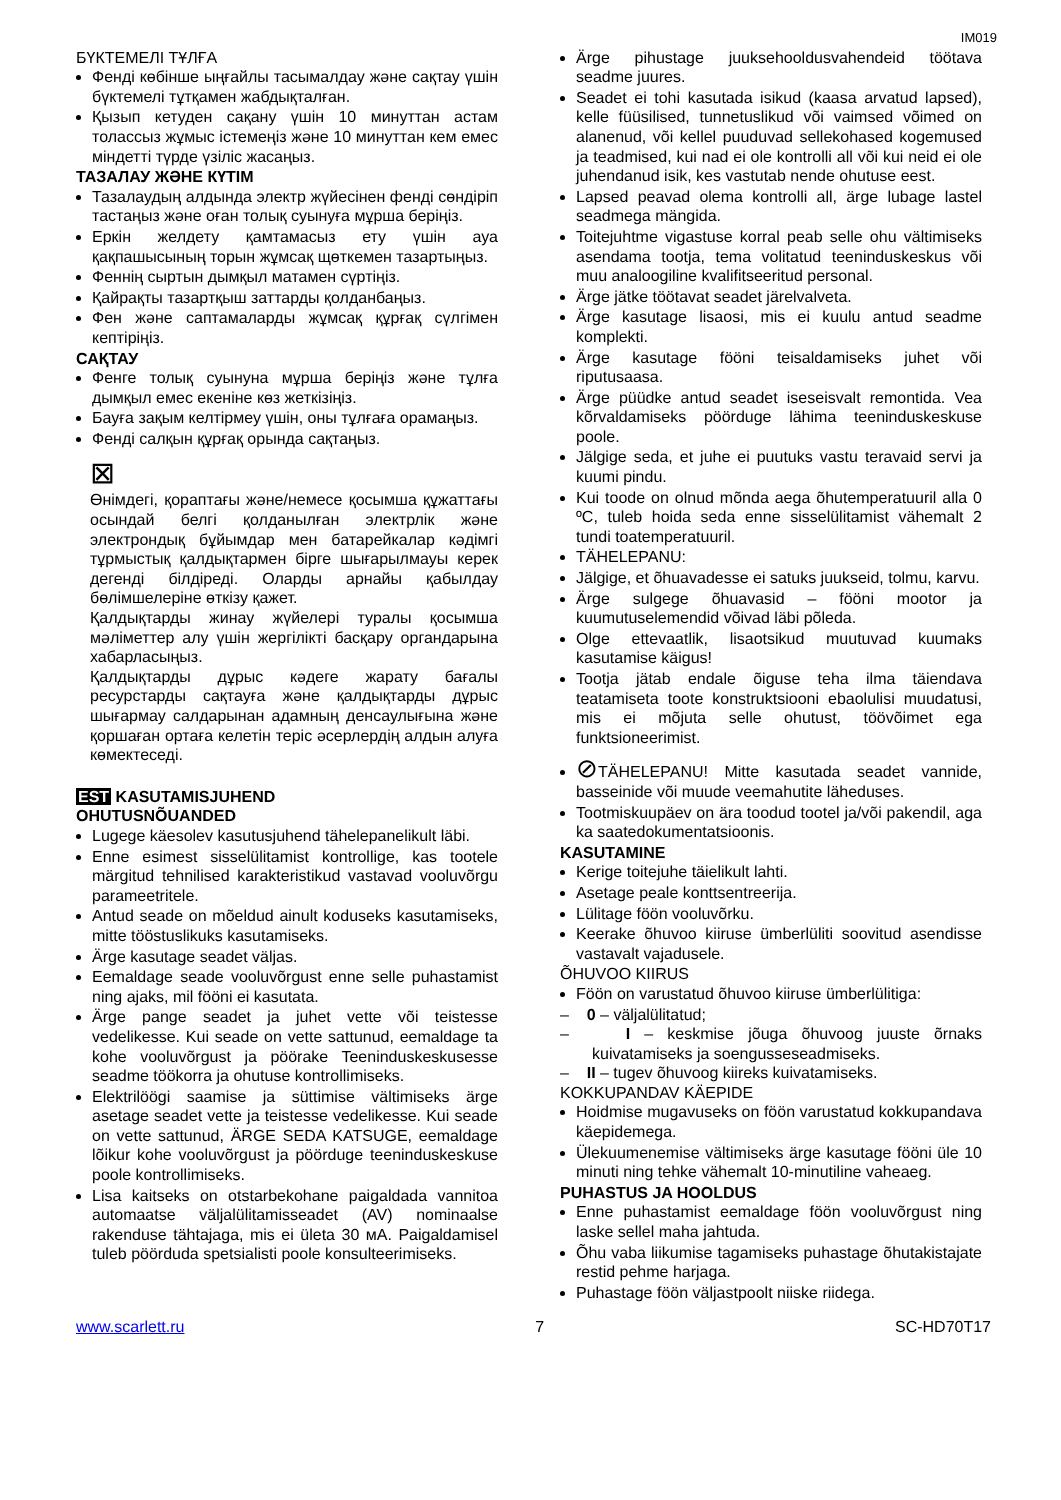IM019
БҮКТЕМЕЛІ ТҰЛҒА
Фенді көбінше ыңғайлы тасымалдау және сақтау үшін бүктемелі тұтқамен жабдықталған.
Қызып кетуден сақану үшін 10 минуттан астам толассыз жұмыс істемеңіз және 10 минуттан кем емес міндетті түрде үзіліс жасаңыз.
ТАЗАЛАУ ЖӘНЕ КҮТІМ
Тазалаудың алдында электр жүйесінен фенді сөндіріп тастаңыз және оған толық суынуға мұрша беріңіз.
Еркін желдету қамтамасыз ету үшін ауа қақпашысының торын жұмсақ щөткемен тазартыңыз.
Феннің сыртын дымқыл матамен сүртіңіз.
Қайрақты тазартқыш заттарды қолданбаңыз.
Фен және саптамаларды жұмсақ құрғақ сүлгімен кептіріңіз.
САҚТАУ
Фенге толық суынуна мұрша беріңіз және тұлға дымқыл емес екеніне көз жеткізіңіз.
Бауға зақым келтірмеу үшін, оны тұлғаға орамаңыз.
Фенді салқын құрғақ орында сақтаңыз.
⊠
Өнімдегі, қораптағы және/немесе қосымша құжаттағы осындай белгі қолданылған электрлік және электрондық бұйымдар мен батарейкалар кәдімгі тұрмыстық қалдықтармен бірге шығарылмауы керек дегенді білдіреді. Оларды арнайы қабылдау бөлімшелеріне өткізу қажет.
Қалдықтарды жинау жүйелері туралы қосымша мәліметтер алу үшін жергілікті басқару органдарына хабарласыңыз.
Қалдықтарды дұрыс кәдеге жарату бағалы ресурстарды сақтауға және қалдықтарды дұрыс шығармау салдарынан адамның денсаулығына және қоршаған ортаға келетін теріс әсерлердің алдын алуға көмектеседі.
EST KASUTAMISJUHEND
OHUTUSNÕUANDED
Lugege käesolev kasutusjuhend tähelepanelikult läbi.
Enne esimest sisselülitamist kontrollige, kas tootele märgitud tehnilised karakteristikud vastavad vooluvõrgu parameetritele.
Antud seade on mõeldud ainult koduseks kasutamiseks, mitte tööstuslikuks kasutamiseks.
Ärge kasutage seadet väljas.
Eemaldage seade vooluvõrgust enne selle puhastamist ning ajaks, mil fööni ei kasutata.
Ärge pange seadet ja juhet vette või teistesse vedelikesse. Kui seade on vette sattunud, eemaldage ta kohe vooluvõrgust ja pöörake Teeninduskeskusesse seadme töökorra ja ohutuse kontrollimiseks.
Elektrilöögi saamise ja süttimise vältimiseks ärge asetage seadet vette ja teistesse vedelikesse. Kui seade on vette sattunud, ÄRGE SEDA KATSUGE, eemaldage lõikur kohe vooluvõrgust ja pöörduge teeninduskeskuse poole kontrollimiseks.
Lisa kaitseks on otstarbekohane paigaldada vannitoa automaatse väljalülitamisseadet (AV) nominaalse rakenduse tähtajaga, mis ei ületa 30 мА. Paigaldamisel tuleb pöörduda spetsialisti poole konsulteerimiseks.
Ärge pihustage juuksehooldusvahendeid töötava seadme juures.
Seadet ei tohi kasutada isikud (kaasa arvatud lapsed), kelle füüsilised, tunnetuslikud või vaimsed võimed on alanenud, või kellel puuduvad sellekohased kogemused ja teadmised, kui nad ei ole kontrolli all või kui neid ei ole juhendanud isik, kes vastutab nende ohutuse eest.
Lapsed peavad olema kontrolli all, ärge lubage lastel seadmega mängida.
Toitejuhtme vigastuse korral peab selle ohu vältimiseks asendama tootja, tema volitatud teeninduskeskus või muu analoogiline kvalifitseeritud personal.
Ärge jätke töötavat seadet järelvalveta.
Ärge kasutage lisaosi, mis ei kuulu antud seadme komplekti.
Ärge kasutage fööni teisaldamiseks juhet või riputusaasa.
Ärge püüdke antud seadet iseseisvalt remontida. Vea kõrvaldamiseks pöörduge lähima teeninduskeskuse poole.
Jälgige seda, et juhe ei puutuks vastu teravaid servi ja kuumi pindu.
Kui toode on olnud mõnda aega õhutemperatuuril alla 0 ºC, tuleb hoida seda enne sisselülitamist vähemalt 2 tundi toatemperatuuril.
TÄHELEPANU:
Jälgige, et õhuavadesse ei satuks juukseid, tolmu, karvu.
Ärge sulgege õhuavasid – fööni mootor ja kuumutuselemendid võivad läbi põleda.
Olge ettevaatlik, lisaotsikud muutuvad kuumaks kasutamise käigus!
Tootja jätab endale õiguse teha ilma täiendava teatamiseta toote konstruktsiooni ebaolulisi muudatusi, mis ei mõjuta selle ohutust, töövõimet ega funktsioneerimist.
⊘TÄHELEPANU! Mitte kasutada seadet vannide, basseinide või muude veemahutite läheduses.
Tootmiskuupäev on ära toodud tootel ja/või pakendil, aga ka saatedokumentatsioonis.
KASUTAMINE
Kerige toitejuhe täielikult lahti.
Asetage peale konttsentreerija.
Lülitage föön vooluvõrku.
Keerake õhuvoo kiiruse ümberlüliti soovitud asendisse vastavalt vajadusele.
ÕHUVOO KIIRUS
Föön on varustatud õhuvoo kiiruse ümberlülitiga:
– 0 – väljalülitatud;
– I – keskmise jõuga õhuvoog juuste õrnaks kuivatamiseks ja soengusseseadmiseks.
– II – tugev õhuvoog kiireks kuivatamiseks.
KOKKUPANDAV KÄEPIDE
Hoidmise mugavuseks on föön varustatud kokkupandava käepidemega.
Ülekuumenemise vältimiseks ärge kasutage fööni üle 10 minuti ning tehke vähemalt 10-minutiline vaheaeg.
PUHASTUS JA HOOLDUS
Enne puhastamist eemaldage föön vooluvõrgust ning laske sellel maha jahtuda.
Õhu vaba liikumise tagamiseks puhastage õhutakistajate restid pehme harjaga.
Puhastage föön väljastpoolt niiske riidega.
www.scarlett.ru 7 SC-HD70T17